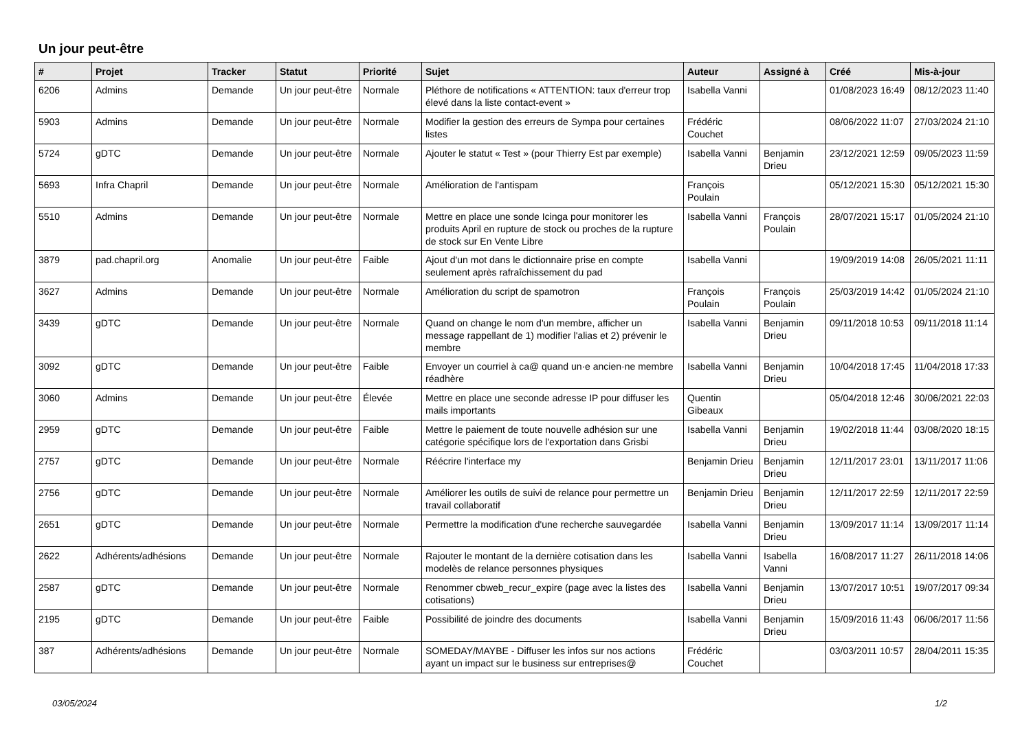Un jour peut-être
| # | Projet | Tracker | Statut | Priorité | Sujet | Auteur | Assigné à | Créé | Mis-à-jour |
| --- | --- | --- | --- | --- | --- | --- | --- | --- | --- |
| 6206 | Admins | Demande | Un jour peut-être | Normale | Pléthore de notifications « ATTENTION: taux d'erreur trop élevé dans la liste contact-event » | Isabella Vanni | | 01/08/2023 16:49 | 08/12/2023 11:40 |
| 5903 | Admins | Demande | Un jour peut-être | Normale | Modifier la gestion des erreurs de Sympa pour certaines listes | Frédéric Couchet | | 08/06/2022 11:07 | 27/03/2024 21:10 |
| 5724 | gDTC | Demande | Un jour peut-être | Normale | Ajouter le statut « Test » (pour Thierry Est par exemple) | Isabella Vanni | Benjamin Drieu | 23/12/2021 12:59 | 09/05/2023 11:59 |
| 5693 | Infra Chapril | Demande | Un jour peut-être | Normale | Amélioration de l'antispam | François Poulain | | 05/12/2021 15:30 | 05/12/2021 15:30 |
| 5510 | Admins | Demande | Un jour peut-être | Normale | Mettre en place une sonde Icinga pour monitorer les produits April en rupture de stock ou proches de la rupture de stock sur En Vente Libre | Isabella Vanni | François Poulain | 28/07/2021 15:17 | 01/05/2024 21:10 |
| 3879 | pad.chapril.org | Anomalie | Un jour peut-être | Faible | Ajout d'un mot dans le dictionnaire prise en compte seulement après rafraîchissement du pad | Isabella Vanni | | 19/09/2019 14:08 | 26/05/2021 11:11 |
| 3627 | Admins | Demande | Un jour peut-être | Normale | Amélioration du script de spamotron | François Poulain | François Poulain | 25/03/2019 14:42 | 01/05/2024 21:10 |
| 3439 | gDTC | Demande | Un jour peut-être | Normale | Quand on change le nom d'un membre, afficher un message rappellant de 1) modifier l'alias et 2) prévenir le membre | Isabella Vanni | Benjamin Drieu | 09/11/2018 10:53 | 09/11/2018 11:14 |
| 3092 | gDTC | Demande | Un jour peut-être | Faible | Envoyer un courriel à ca@ quand un·e ancien·ne membre réadhère | Isabella Vanni | Benjamin Drieu | 10/04/2018 17:45 | 11/04/2018 17:33 |
| 3060 | Admins | Demande | Un jour peut-être | Élevée | Mettre en place une seconde adresse IP pour diffuser les mails importants | Quentin Gibeaux | | 05/04/2018 12:46 | 30/06/2021 22:03 |
| 2959 | gDTC | Demande | Un jour peut-être | Faible | Mettre le paiement de toute nouvelle adhésion sur une catégorie spécifique lors de l'exportation dans Grisbi | Isabella Vanni | Benjamin Drieu | 19/02/2018 11:44 | 03/08/2020 18:15 |
| 2757 | gDTC | Demande | Un jour peut-être | Normale | Réécrire l'interface my | Benjamin Drieu | Benjamin Drieu | 12/11/2017 23:01 | 13/11/2017 11:06 |
| 2756 | gDTC | Demande | Un jour peut-être | Normale | Améliorer les outils de suivi de relance pour permettre un travail collaboratif | Benjamin Drieu | Benjamin Drieu | 12/11/2017 22:59 | 12/11/2017 22:59 |
| 2651 | gDTC | Demande | Un jour peut-être | Normale | Permettre la modification d'une recherche sauvegardée | Isabella Vanni | Benjamin Drieu | 13/09/2017 11:14 | 13/09/2017 11:14 |
| 2622 | Adhérents/adhésions | Demande | Un jour peut-être | Normale | Rajouter le montant de la dernière cotisation dans les modelès de relance personnes physiques | Isabella Vanni | Isabella Vanni | 16/08/2017 11:27 | 26/11/2018 14:06 |
| 2587 | gDTC | Demande | Un jour peut-être | Normale | Renommer cbweb_recur_expire (page avec la listes des cotisations) | Isabella Vanni | Benjamin Drieu | 13/07/2017 10:51 | 19/07/2017 09:34 |
| 2195 | gDTC | Demande | Un jour peut-être | Faible | Possibilité de joindre des documents | Isabella Vanni | Benjamin Drieu | 15/09/2016 11:43 | 06/06/2017 11:56 |
| 387 | Adhérents/adhésions | Demande | Un jour peut-être | Normale | SOMEDAY/MAYBE - Diffuser les infos sur nos actions ayant un impact sur le business sur entreprises@ | Frédéric Couchet | | 03/03/2011 10:57 | 28/04/2011 15:35 |
03/05/2024 1/2